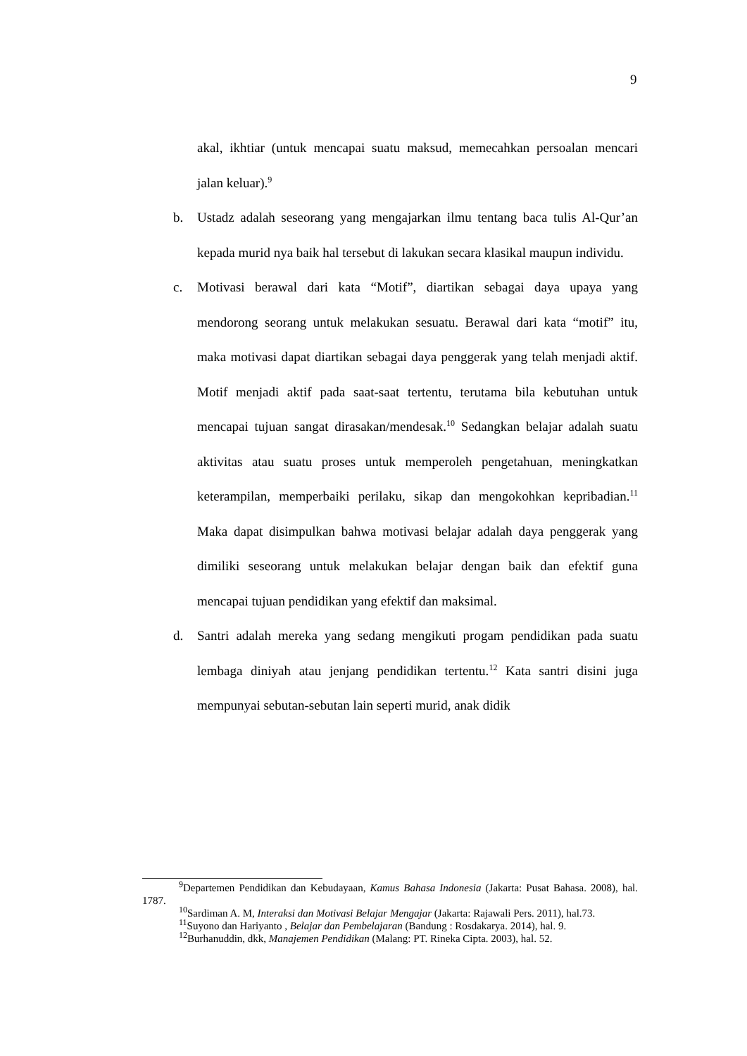9
akal, ikhtiar (untuk mencapai suatu maksud, memecahkan persoalan mencari jalan keluar).<sup>9</sup>
b. Ustadz adalah seseorang yang mengajarkan ilmu tentang baca tulis Al-Qur’an kepada murid nya baik hal tersebut di lakukan secara klasikal maupun individu.
c. Motivasi berawal dari kata “Motif”, diartikan sebagai daya upaya yang mendorong seorang untuk melakukan sesuatu. Berawal dari kata “motif” itu, maka motivasi dapat diartikan sebagai daya penggerak yang telah menjadi aktif. Motif menjadi aktif pada saat-saat tertentu, terutama bila kebutuhan untuk mencapai tujuan sangat dirasakan/mendesak.<sup>10</sup> Sedangkan belajar adalah suatu aktivitas atau suatu proses untuk memperoleh pengetahuan, meningkatkan keterampilan, memperbaiki perilaku, sikap dan mengokohkan kepribadian.<sup>11</sup> Maka dapat disimpulkan bahwa motivasi belajar adalah daya penggerak yang dimiliki seseorang untuk melakukan belajar dengan baik dan efektif guna mencapai tujuan pendidikan yang efektif dan maksimal.
d. Santri adalah mereka yang sedang mengikuti progam pendidikan pada suatu lembaga diniyah atau jenjang pendidikan tertentu.<sup>12</sup> Kata santri disini juga mempunyai sebutan-sebutan lain seperti murid, anak didik
<sup>9</sup> Departemen Pendidikan dan Kebudayaan, Kamus Bahasa Indonesia (Jakarta: Pusat Bahasa. 2008), hal. 1787.
<sup>10</sup> Sardiman A. M, Interaksi dan Motivasi Belajar Mengajar (Jakarta: Rajawali Pers. 2011), hal.73.
<sup>11</sup> Suyono dan Hariyanto , Belajar dan Pembelajaran (Bandung : Rosdakarya. 2014), hal. 9.
<sup>12</sup> Burhanuddin, dkk, Manajemen Pendidikan (Malang: PT. Rineka Cipta. 2003), hal. 52.